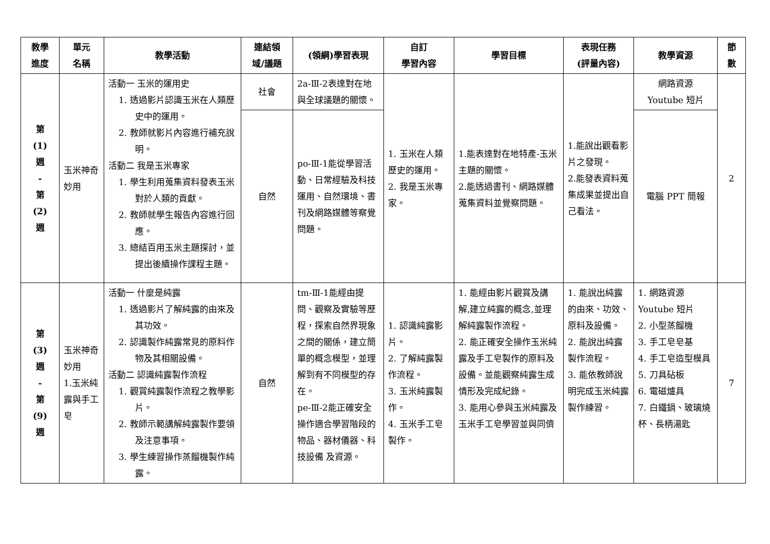| 教學 進度 | 單元 名稱 | 教學活動 | 連結領 域/議題 | (領綱)學習表現 | 自訂 學習內容 | 學習目標 | 表現任務 (評量內容) | 教學資源 | 節 數 |
| --- | --- | --- | --- | --- | --- | --- | --- | --- | --- |
| 第 (1) 週 - 第 (2) 週 | 玉米神奇妙用 | 活動一 玉米的運用史 1. 透過影片認識玉米在人類歷史中的運用。 2. 教師就影片內容進行補充說明。 活動二 我是玉米專家 1. 學生利用蒐集資料發表玉米對於人類的貢獻。 2. 教師就學生報告內容進行回應。 3. 總結百用玉米主題探討，並提出後續操作課程主題。 | 社會 | 2a-Ⅲ-2表達對在地與全球議題的關懷。 | 1. 玉米在人類歷史的運用。 2. 我是玉米專家。 | 1.能表達對在地特產-玉米主題的關懷。 2.能透過書刊、網路媒體蒐集資料並覺察問題。 | 1.能說出觀看影片之發現。 2.能發表資料蒐集成果並提出自己看法。 | 網路資源 Youtube 短片 | 2 |
| | | | 自然 | po-Ⅲ-1能從學習活動、日常經驗及科技運用、自然環境、書刊及網路媒體等察覺問題。 | | | | 電腦 PPT 簡報 | |
| 第 (3) 週 - 第 (9) 週 | 玉米神奇妙用 1.玉米純露與手工皂 | 活動一 什麼是純露 1. 透過影片了解純露的由來及其功效。 2. 認識製作純露常見的原料作物及其相關設備。 活動二 認識純露製作流程 1. 觀賞純露製作流程之教學影片。 2. 教師示範講解純露製作要領及注意事項。 3. 學生練習操作蒸餾機製作純露。 | 自然 | tm-Ⅲ-1能經由提問、觀察及實驗等歷程，探索自然界現象之間的關係，建立簡單的概念模型，並理解到有不同模型的存在。 pe-Ⅲ-2能正確安全操作適合學習階段的物品、器材儀器、科技設備 及資源。 | 1. 認識純露影片。 2. 了解純露製作流程。 3. 玉米純露製作。 4. 玉米手工皂製作。 | 1. 能經由影片觀賞及講解,建立純露的概念,並理解純露製作流程。 2. 能正確安全操作玉米純露及手工皂製作的原料及設備。並能觀察純露生成情形及完成紀錄。 3. 能用心參與玉米純露及玉米手工皂學習並與同儕 | 1. 能說出純露的由來、功效、原料及設備。 2. 能說出純露製作流程。 3. 能依教師說明完成玉米純露製作練習。 | 1. 網路資源 Youtube 短片 2. 小型蒸餾機 3. 手工皂皂基 4. 手工皂造型模具 5. 刀具砧板 6. 電磁爐具 7. 白鐵鍋、玻璃燒杯、長柄湯匙 | 7 |